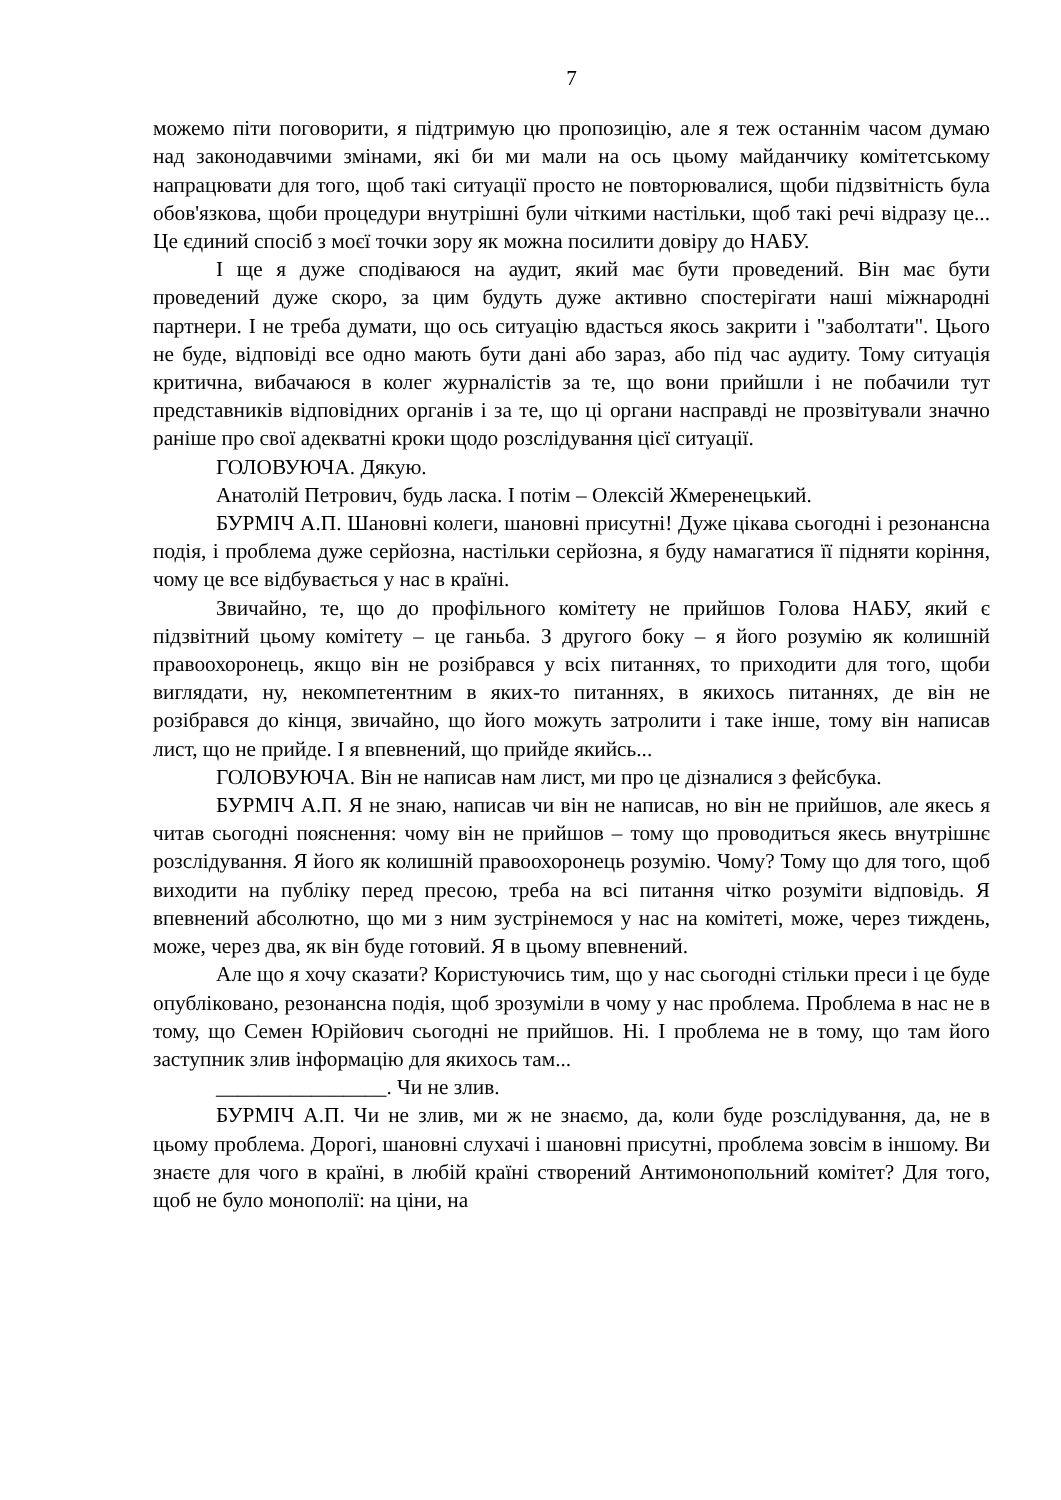7
можемо піти поговорити, я підтримую цю пропозицію, але я теж останнім часом думаю над законодавчими змінами, які би ми мали на ось цьому майданчику комітетському напрацювати для того, щоб такі ситуації просто не повторювалися, щоби підзвітність була обов'язкова, щоби процедури внутрішні були чіткими настільки, щоб такі речі відразу це... Це єдиний спосіб з моєї точки зору як можна посилити довіру до НАБУ.
І ще я дуже сподіваюся на аудит, який має бути проведений. Він має бути проведений дуже скоро, за цим будуть дуже активно спостерігати наші міжнародні партнери. І не треба думати, що ось ситуацію вдасться якось закрити і "заболтати". Цього не буде, відповіді все одно мають бути дані або зараз, або під час аудиту. Тому ситуація критична, вибачаюся в колег журналістів за те, що вони прийшли і не побачили тут представників відповідних органів і за те, що ці органи насправді не прозвітували значно раніше про свої адекватні кроки щодо розслідування цієї ситуації.
ГОЛОВУЮЧА. Дякую.
Анатолій Петрович, будь ласка. І потім – Олексій Жмеренецький.
БУРМІЧ А.П. Шановні колеги, шановні присутні! Дуже цікава сьогодні і резонансна подія, і проблема дуже серйозна, настільки серйозна, я буду намагатися її підняти коріння, чому це все відбувається у нас в країні.
Звичайно, те, що до профільного комітету не прийшов Голова НАБУ, який є підзвітний цьому комітету – це ганьба. З другого боку – я його розумію як колишній правоохоронець, якщо він не розібрався у всіх питаннях, то приходити для того, щоби виглядати, ну, некомпетентним в яких-то питаннях, в якихось питаннях, де він не розібрався до кінця, звичайно, що його можуть затролити і таке інше, тому він написав лист, що не прийде. І я впевнений, що прийде якийсь...
ГОЛОВУЮЧА. Він не написав нам лист, ми про це дізналися з фейсбука.
БУРМІЧ А.П. Я не знаю, написав чи він не написав, но він не прийшов, але якесь я читав сьогодні пояснення: чому він не прийшов – тому що проводиться якесь внутрішнє розслідування. Я його як колишній правоохоронець розумію. Чому? Тому що для того, щоб виходити на публіку перед пресою, треба на всі питання чітко розуміти відповідь. Я впевнений абсолютно, що ми з ним зустрінемося у нас на комітеті, може, через тиждень, може, через два, як він буде готовий. Я в цьому впевнений.
Але що я хочу сказати? Користуючись тим, що у нас сьогодні стільки преси і це буде опубліковано, резонансна подія, щоб зрозуміли в чому у нас проблема. Проблема в нас не в тому, що Семен Юрійович сьогодні не прийшов. Ні. І проблема не в тому, що там його заступник злив інформацію для якихось там...
________________. Чи не злив.
БУРМІЧ А.П. Чи не злив, ми ж не знаємо, да, коли буде розслідування, да, не в цьому проблема. Дорогі, шановні слухачі і шановні присутні, проблема зовсім в іншому. Ви знаєте для чого в країні, в любій країні створений Антимонопольний комітет? Для того, щоб не було монополії: на ціни, на